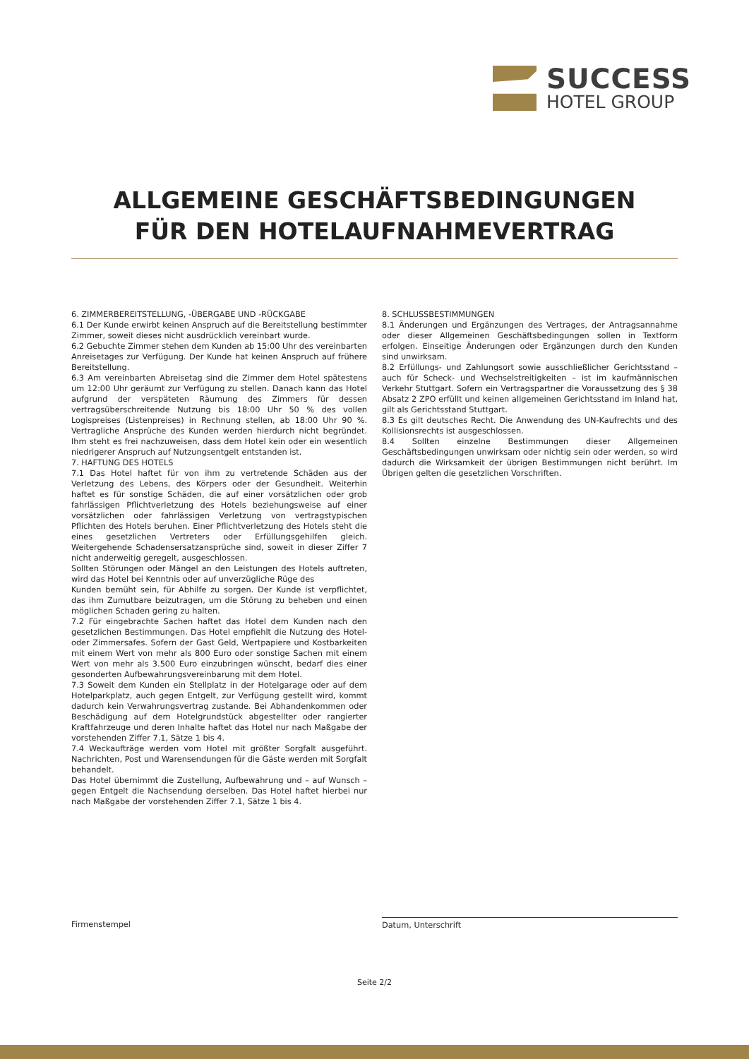SUCCESS
HOTEL GROUP
ALLGEMEINE GESCHÄFTSBEDINGUNGEN
FÜR DEN HOTELAUFNAHMEVERTRAG
6. ZIMMERBEREITSTELLUNG, -ÜBERGABE UND -RÜCKGABE
6.1 Der Kunde erwirbt keinen Anspruch auf die Bereitstellung bestimmter Zimmer, soweit dieses nicht ausdrücklich vereinbart wurde.
6.2 Gebuchte Zimmer stehen dem Kunden ab 15:00 Uhr des vereinbarten Anreisetages zur Verfügung. Der Kunde hat keinen Anspruch auf frühere Bereitstellung.
6.3 Am vereinbarten Abreisetag sind die Zimmer dem Hotel spätestens um 12:00 Uhr geräumt zur Verfügung zu stellen. Danach kann das Hotel aufgrund der verspäteten Räumung des Zimmers für dessen vertragsüberschreitende Nutzung bis 18:00 Uhr 50 % des vollen Logispreises (Listenpreises) in Rechnung stellen, ab 18:00 Uhr 90 %. Vertragliche Ansprüche des Kunden werden hierdurch nicht begründet. Ihm steht es frei nachzuweisen, dass dem Hotel kein oder ein wesentlich niedrigerer Anspruch auf Nutzungsentgelt entstanden ist.
7. HAFTUNG DES HOTELS
7.1 Das Hotel haftet für von ihm zu vertretende Schäden aus der Verletzung des Lebens, des Körpers oder der Gesundheit. Weiterhin haftet es für sonstige Schäden, die auf einer vorsätzlichen oder grob fahrlässigen Pflichtverletzung des Hotels beziehungsweise auf einer vorsätzlichen oder fahrlässigen Verletzung von vertragstypischen Pflichten des Hotels beruhen. Einer Pflichtverletzung des Hotels steht die eines gesetzlichen Vertreters oder Erfüllungsgehilfen gleich. Weitergehende Schadensersatzansprüche sind, soweit in dieser Ziffer 7 nicht anderweitig geregelt, ausgeschlossen.
Sollten Störungen oder Mängel an den Leistungen des Hotels auftreten, wird das Hotel bei Kenntnis oder auf unverzügliche Rüge des
Kunden bemüht sein, für Abhilfe zu sorgen. Der Kunde ist verpflichtet, das ihm Zumutbare beizutragen, um die Störung zu beheben und einen möglichen Schaden gering zu halten.
7.2 Für eingebrachte Sachen haftet das Hotel dem Kunden nach den gesetzlichen Bestimmungen. Das Hotel empfiehlt die Nutzung des Hotel- oder Zimmersafes. Sofern der Gast Geld, Wertpapiere und Kostbarkeiten mit einem Wert von mehr als 800 Euro oder sonstige Sachen mit einem Wert von mehr als 3.500 Euro einzubringen wünscht, bedarf dies einer gesonderten Aufbewahrungsvereinbarung mit dem Hotel.
7.3 Soweit dem Kunden ein Stellplatz in der Hotelgarage oder auf dem Hotelparkplatz, auch gegen Entgelt, zur Verfügung gestellt wird, kommt dadurch kein Verwahrungsvertrag zustande. Bei Abhandenkommen oder Beschädigung auf dem Hotelgrundstück abgestellter oder rangierter Kraftfahrzeuge und deren Inhalte haftet das Hotel nur nach Maßgabe der vorstehenden Ziffer 7.1, Sätze 1 bis 4.
7.4 Weckaufträge werden vom Hotel mit größter Sorgfalt ausgeführt. Nachrichten, Post und Warensendungen für die Gäste werden mit Sorgfalt behandelt.
Das Hotel übernimmt die Zustellung, Aufbewahrung und – auf Wunsch – gegen Entgelt die Nachsendung derselben. Das Hotel haftet hierbei nur nach Maßgabe der vorstehenden Ziffer 7.1, Sätze 1 bis 4.
8. SCHLUSSBESTIMMUNGEN
8.1 Änderungen und Ergänzungen des Vertrages, der Antragsannahme oder dieser Allgemeinen Geschäftsbedingungen sollen in Textform erfolgen. Einseitige Änderungen oder Ergänzungen durch den Kunden sind unwirksam.
8.2 Erfüllungs- und Zahlungsort sowie ausschließlicher Gerichtsstand – auch für Scheck- und Wechselstreitigkeiten – ist im kaufmännischen Verkehr Stuttgart. Sofern ein Vertragspartner die Voraussetzung des § 38 Absatz 2 ZPO erfüllt und keinen allgemeinen Gerichtsstand im Inland hat, gilt als Gerichtsstand Stuttgart.
8.3 Es gilt deutsches Recht. Die Anwendung des UN-Kaufrechts und des Kollisionsrechts ist ausgeschlossen.
8.4 Sollten einzelne Bestimmungen dieser Allgemeinen Geschäftsbedingungen unwirksam oder nichtig sein oder werden, so wird dadurch die Wirksamkeit der übrigen Bestimmungen nicht berührt. Im Übrigen gelten die gesetzlichen Vorschriften.
Firmenstempel Datum, Unterschrift
Seite 2/2